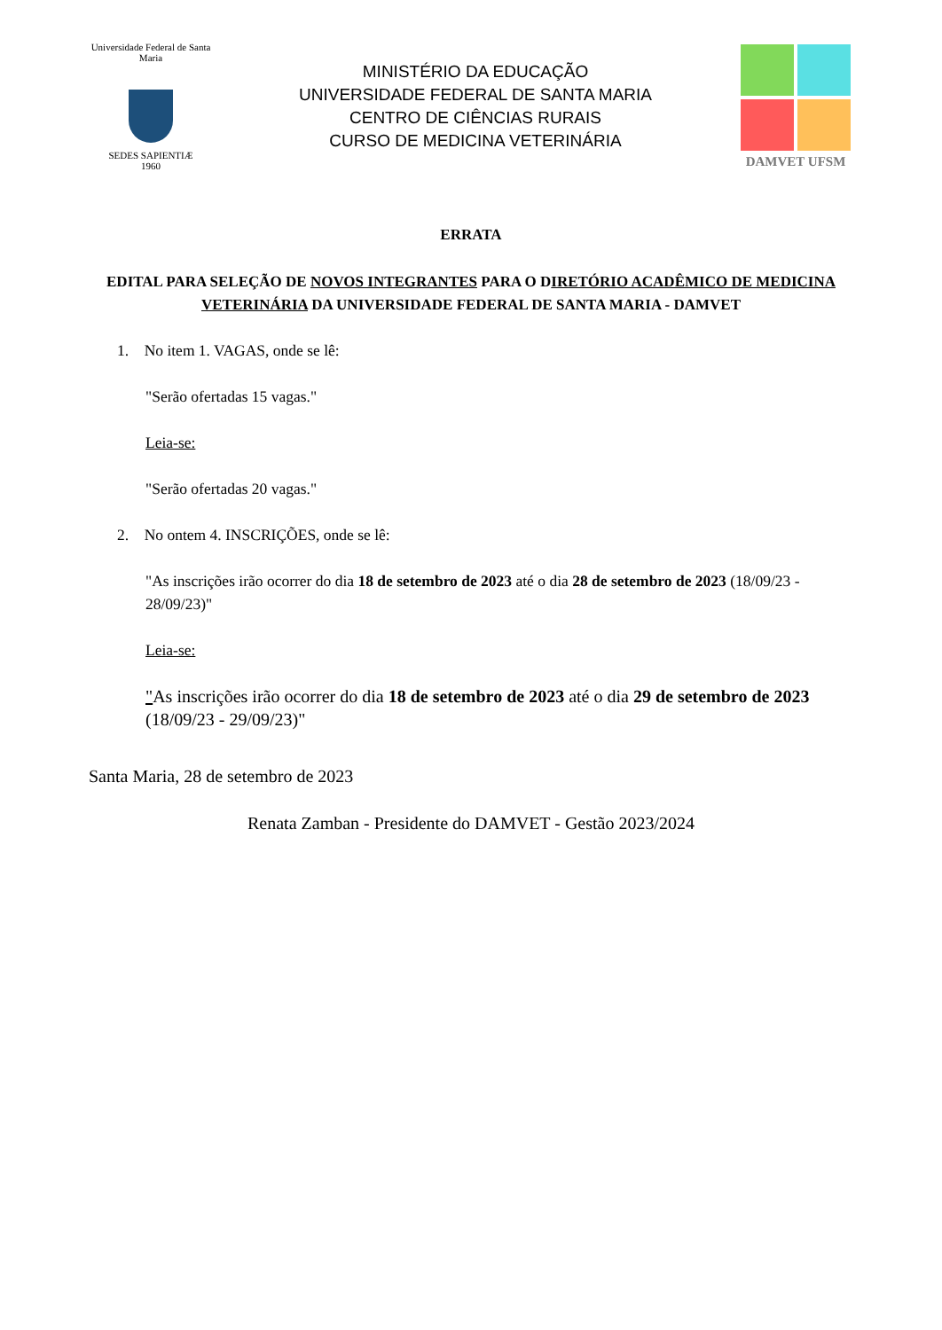Universidade Federal de Santa Maria
SEDES SAPIENTIÆ
1960
MINISTÉRIO DA EDUCAÇÃO
UNIVERSIDADE FEDERAL DE SANTA MARIA
CENTRO DE CIÊNCIAS RURAIS
CURSO DE MEDICINA VETERINÁRIA
DAMVET UFSM
ERRATA
EDITAL PARA SELEÇÃO DE NOVOS INTEGRANTES PARA O DIRETÓRIO ACADÊMICO DE MEDICINA VETERINÁRIA DA UNIVERSIDADE FEDERAL DE SANTA MARIA - DAMVET
1. No item 1. VAGAS, onde se lê:
"Serão ofertadas 15 vagas."
Leia-se:
"Serão ofertadas 20 vagas."
2. No ontem 4. INSCRIÇÕES, onde se lê:
"As inscrições irão ocorrer do dia 18 de setembro de 2023 até o dia 28 de setembro de 2023 (18/09/23 - 28/09/23)"
Leia-se:
"As inscrições irão ocorrer do dia 18 de setembro de 2023 até o dia 29 de setembro de 2023 (18/09/23 - 29/09/23)"
Santa Maria, 28 de setembro de 2023
Renata Zamban - Presidente do DAMVET - Gestão 2023/2024